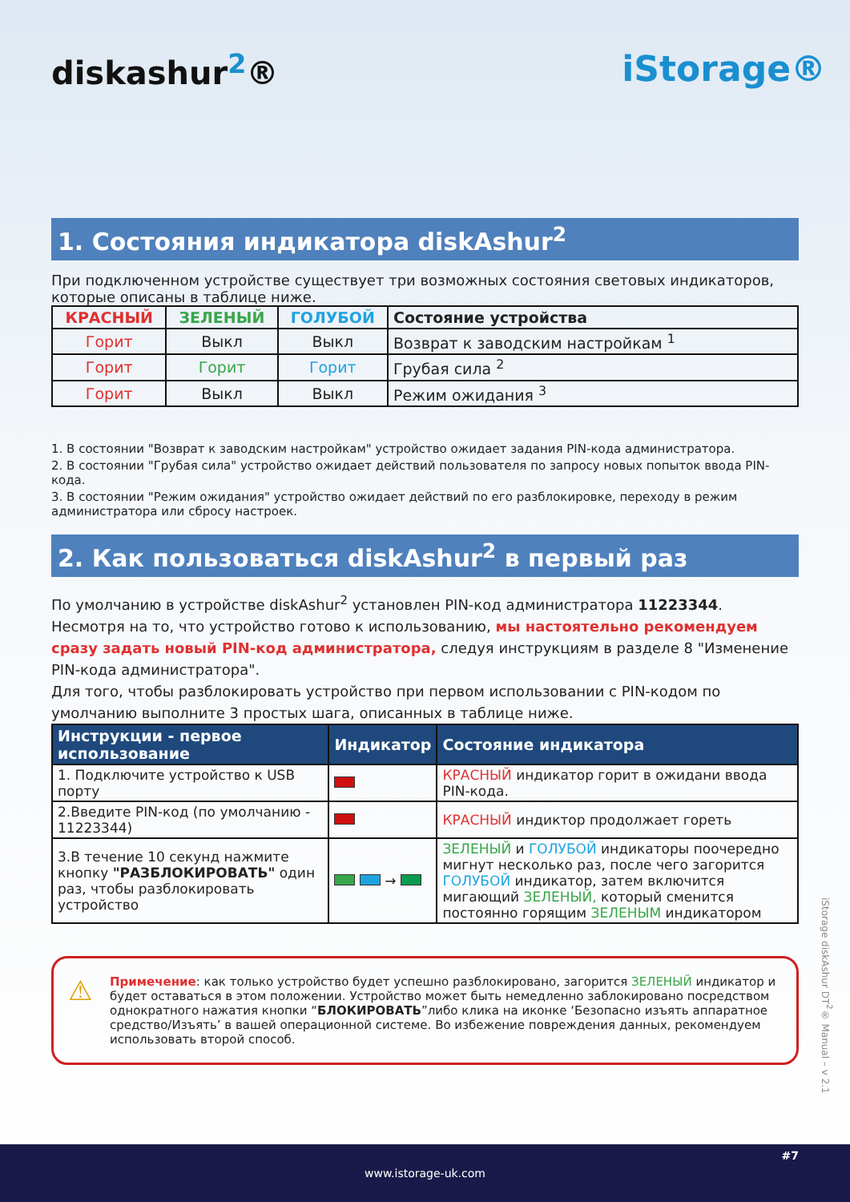diskashur<sup>2</sup>® iStorage®
1. Состояния индикатора diskAshur<sup>2</sup>
При подключенном устройстве существует три возможных состояния световых индикаторов, которые описаны в таблице ниже.
| КРАСНЫЙ | ЗЕЛЕНЫЙ | ГОЛУБОЙ | Состояние устройства |
| --- | --- | --- | --- |
| Горит | Выкл | Выкл | Возврат к заводским настройкам <sup>1</sup> |
| Горит | Горит | Горит | Грубая сила <sup>2</sup> |
| Горит | Выкл | Выкл | Режим ожидания <sup>3</sup> |
1. В состоянии "Возврат к заводским настройкам" устройство ожидает задания PIN-кода администратора.
2. В состоянии "Грубая сила" устройство ожидает действий пользователя по запросу новых попыток ввода PIN-кода.
3. В состоянии "Режим ожидания" устройство ожидает действий по его разблокировке, переходу в режим администратора или сбросу настроек.
2. Как пользоваться diskAshur<sup>2</sup> в первый раз
По умолчанию в устройстве diskAshur<sup>2</sup> установлен PIN-код администратора 11223344. Несмотря на то, что устройство готово к использованию, мы настоятельно рекомендуем сразу задать новый PIN-код администратора, следуя инструкциям в разделе 8 "Изменение PIN-кода администратора".
Для того, чтобы разблокировать устройство при первом использовании с PIN-кодом по умолчанию выполните 3 простых шага, описанных в таблице ниже.
| Инструкции - первое использование | Индикатор | Состояние индикатора |
| --- | --- | --- |
| 1. Подключите устройство к USB порту | | КРАСНЫЙ индикатор горит в ожидани ввода PIN-кода. |
| 2.Введите PIN-код (по умолчанию - 11223344) | | КРАСНЫЙ индиктор продолжает гореть |
| 3.В течение 10 секунд нажмите кнопку "РАЗБЛОКИРОВАТЬ" один раз, чтобы разблокировать устройство | → | ЗЕЛЕНЫЙ и ГОЛУБОЙ индикаторы поочередно мигнут несколько раз, после чего загорится ГОЛУБОЙ индикатор, затем включится мигающий ЗЕЛЕНЫЙ, который сменится постоянно горящим ЗЕЛЕНЫМ индикатором |
⚠ Примечение: как только устройство будет успешно разблокировано, загорится ЗЕЛЕНЫЙ индикатор и будет оставаться в этом положении. Устройство может быть немедленно заблокировано посредством однократного нажатия кнопки “БЛОКИРОВАТЬ”либо клика на иконке ‘Безопасно изъять аппаратное средство/Изъять’ в вашей операционной системе. Во избежение повреждения данных, рекомендуем использовать второй способ.
iStorage diskAshur DT<sup>2</sup>® Manual – v 2.1
www.istorage-uk.com #7